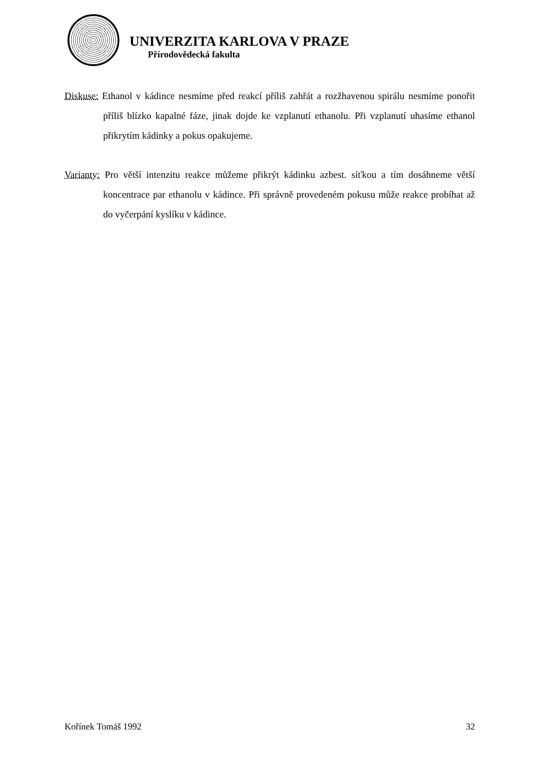UNIVERZITA KARLOVA V PRAZE
Přírodovědecká fakulta
Diskuse: Ethanol v kádince nesmíme před reakcí příliš zahřát a rozžhavenou spirálu nesmíme ponořit příliš blízko kapalné fáze, jinak dojde ke vzplanutí ethanolu. Při vzplanutí uhasíme ethanol přikrytím kádinky a pokus opakujeme.
Varianty: Pro větší intenzitu reakce můžeme přikrýt kádinku azbest. síťkou a tím dosáhneme větší koncentrace par ethanolu v kádince. Při správně provedeném pokusu může reakce probíhat až do vyčerpání kyslíku v kádince.
Kořínek Tomáš 1992 32